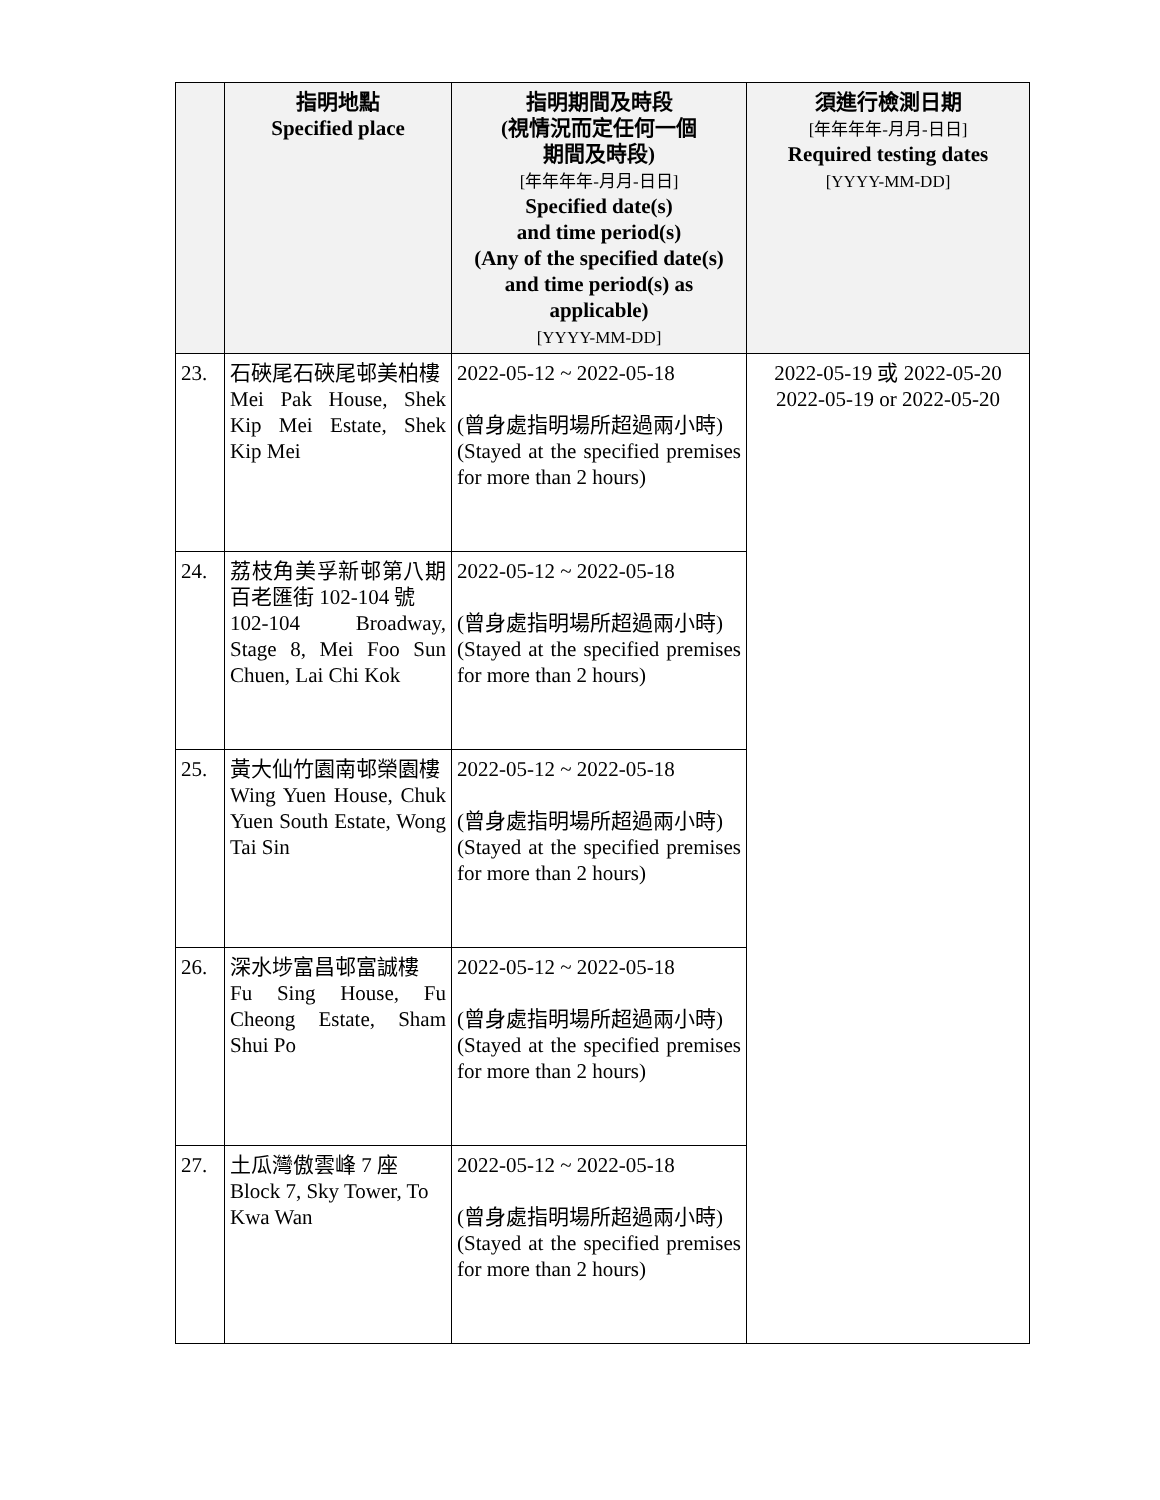| | 指明地點 Specified place | 指明期間及時段 (視情況而定任何一個 期間及時段) [年年年年-月月-日日] Specified date(s) and time period(s) (Any of the specified date(s) and time period(s) as applicable) [YYYY-MM-DD] | 須進行檢測日期 [年年年年-月月-日日] Required testing dates [YYYY-MM-DD] |
| --- | --- | --- | --- |
| 23. | 石硤尾石硤尾邨美柏樓 Mei Pak House, Shek Kip Mei Estate, Shek Kip Mei | 2022-05-12 ~ 2022-05-18 (曾身處指明場所超過兩小時) (Stayed at the specified premises for more than 2 hours) | 2022-05-19 或 2022-05-20 2022-05-19 or 2022-05-20 |
| 24. | 荔枝角美孚新邨第八期百老匯街 102-104 號 102-104 Broadway, Stage 8, Mei Foo Sun Chuen, Lai Chi Kok | 2022-05-12 ~ 2022-05-18 (曾身處指明場所超過兩小時) (Stayed at the specified premises for more than 2 hours) | |
| 25. | 黃大仙竹園南邨榮園樓 Wing Yuen House, Chuk Yuen South Estate, Wong Tai Sin | 2022-05-12 ~ 2022-05-18 (曾身處指明場所超過兩小時) (Stayed at the specified premises for more than 2 hours) | |
| 26. | 深水埗富昌邨富誠樓 Fu Sing House, Fu Cheong Estate, Sham Shui Po | 2022-05-12 ~ 2022-05-18 (曾身處指明場所超過兩小時) (Stayed at the specified premises for more than 2 hours) | |
| 27. | 土瓜灣傲雲峰 7 座 Block 7, Sky Tower, To Kwa Wan | 2022-05-12 ~ 2022-05-18 (曾身處指明場所超過兩小時) (Stayed at the specified premises for more than 2 hours) | |